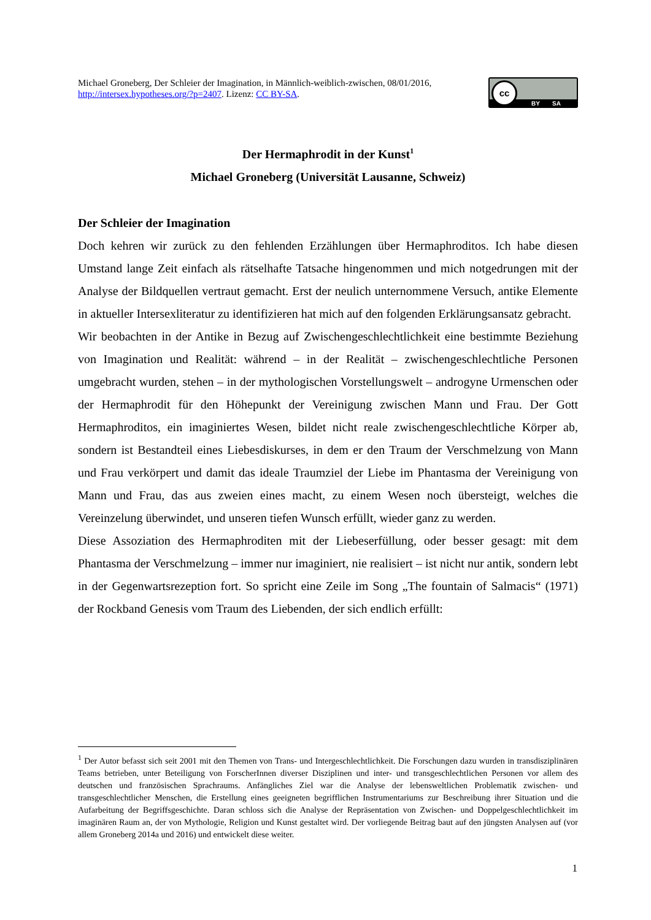Michael Groneberg, Der Schleier der Imagination, in Männlich-weiblich-zwischen, 08/01/2016, http://intersex.hypotheses.org/?p=2407. Lizenz: CC BY-SA.
cc
BY SA
Der Hermaphrodit in der Kunst<sup>1</sup>
Michael Groneberg (Universität Lausanne, Schweiz)
Der Schleier der Imagination
Doch kehren wir zurück zu den fehlenden Erzählungen über Hermaphroditos. Ich habe diesen Umstand lange Zeit einfach als rätselhafte Tatsache hingenommen und mich notgedrungen mit der Analyse der Bildquellen vertraut gemacht. Erst der neulich unternommene Versuch, antike Elemente in aktueller Intersexliteratur zu identifizieren hat mich auf den folgenden Erklärungsansatz gebracht.
Wir beobachten in der Antike in Bezug auf Zwischengeschlechtlichkeit eine bestimmte Beziehung von Imagination und Realität: während – in der Realität – zwischengeschlechtliche Personen umgebracht wurden, stehen – in der mythologischen Vorstellungswelt – androgyne Urmenschen oder der Hermaphrodit für den Höhepunkt der Vereinigung zwischen Mann und Frau. Der Gott Hermaphroditos, ein imaginiertes Wesen, bildet nicht reale zwischengeschlechtliche Körper ab, sondern ist Bestandteil eines Liebesdiskurses, in dem er den Traum der Verschmelzung von Mann und Frau verkörpert und damit das ideale Traumziel der Liebe im Phantasma der Vereinigung von Mann und Frau, das aus zweien eines macht, zu einem Wesen noch übersteigt, welches die Vereinzelung überwindet, und unseren tiefen Wunsch erfüllt, wieder ganz zu werden.
Diese Assoziation des Hermaphroditen mit der Liebeserfüllung, oder besser gesagt: mit dem Phantasma der Verschmelzung – immer nur imaginiert, nie realisiert – ist nicht nur antik, sondern lebt in der Gegenwartsrezeption fort. So spricht eine Zeile im Song „The fountain of Salmacis“ (1971) der Rockband Genesis vom Traum des Liebenden, der sich endlich erfüllt:
<sup>1</sup> Der Autor befasst sich seit 2001 mit den Themen von Trans- und Intergeschlechtlichkeit. Die Forschungen dazu wurden in transdisziplinären Teams betrieben, unter Beteiligung von ForscherInnen diverser Disziplinen und inter- und transgeschlechtlichen Personen vor allem des deutschen und französischen Sprachraums. Anfängliches Ziel war die Analyse der lebensweltlichen Problematik zwischen- und transgeschlechtlicher Menschen, die Erstellung eines geeigneten begrifflichen Instrumentariums zur Beschreibung ihrer Situation und die Aufarbeitung der Begriffsgeschichte. Daran schloss sich die Analyse der Repräsentation von Zwischen- und Doppelgeschlechtlichkeit im imaginären Raum an, der von Mythologie, Religion und Kunst gestaltet wird. Der vorliegende Beitrag baut auf den jüngsten Analysen auf (vor allem Groneberg 2014a und 2016) und entwickelt diese weiter.
1